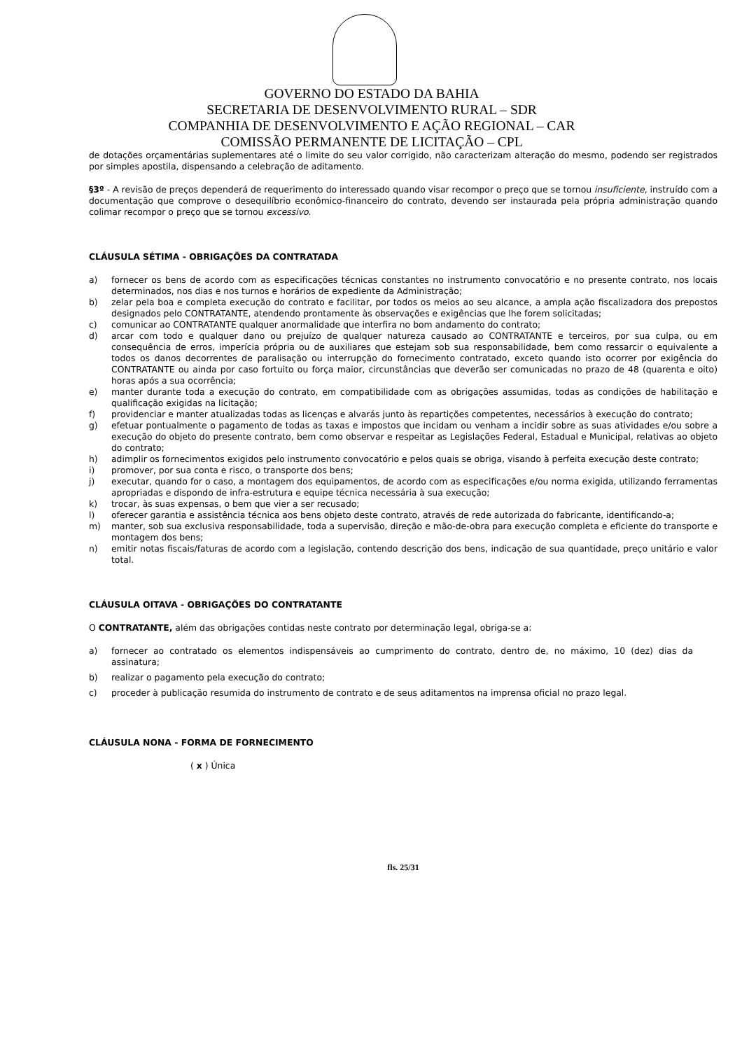GOVERNO DO ESTADO DA BAHIA
SECRETARIA DE DESENVOLVIMENTO RURAL – SDR
COMPANHIA DE DESENVOLVIMENTO E AÇÃO REGIONAL – CAR
COMISSÃO PERMANENTE DE LICITAÇÃO – CPL
de dotações orçamentárias suplementares até o limite do seu valor corrigido, não caracterizam alteração do mesmo, podendo ser registrados por simples apostila, dispensando a celebração de aditamento.
§3º - A revisão de preços dependerá de requerimento do interessado quando visar recompor o preço que se tornou insuficiente, instruído com a documentação que comprove o desequilíbrio econômico-financeiro do contrato, devendo ser instaurada pela própria administração quando colimar recompor o preço que se tornou excessivo.
CLÁUSULA SÉTIMA - OBRIGAÇÕES DA CONTRATADA
a) fornecer os bens de acordo com as especificações técnicas constantes no instrumento convocatório e no presente contrato, nos locais determinados, nos dias e nos turnos e horários de expediente da Administração;
b) zelar pela boa e completa execução do contrato e facilitar, por todos os meios ao seu alcance, a ampla ação fiscalizadora dos prepostos designados pelo CONTRATANTE, atendendo prontamente às observações e exigências que lhe forem solicitadas;
c) comunicar ao CONTRATANTE qualquer anormalidade que interfira no bom andamento do contrato;
d) arcar com todo e qualquer dano ou prejuízo de qualquer natureza causado ao CONTRATANTE e terceiros, por sua culpa, ou em consequência de erros, imperícia própria ou de auxiliares que estejam sob sua responsabilidade, bem como ressarcir o equivalente a todos os danos decorrentes de paralisação ou interrupção do fornecimento contratado, exceto quando isto ocorrer por exigência do CONTRATANTE ou ainda por caso fortuito ou força maior, circunstâncias que deverão ser comunicadas no prazo de 48 (quarenta e oito) horas após a sua ocorrência;
e) manter durante toda a execução do contrato, em compatibilidade com as obrigações assumidas, todas as condições de habilitação e qualificação exigidas na licitação;
f) providenciar e manter atualizadas todas as licenças e alvarás junto às repartições competentes, necessários à execução do contrato;
g) efetuar pontualmente o pagamento de todas as taxas e impostos que incidam ou venham a incidir sobre as suas atividades e/ou sobre a execução do objeto do presente contrato, bem como observar e respeitar as Legislações Federal, Estadual e Municipal, relativas ao objeto do contrato;
h) adimplir os fornecimentos exigidos pelo instrumento convocatório e pelos quais se obriga, visando à perfeita execução deste contrato;
i) promover, por sua conta e risco, o transporte dos bens;
j) executar, quando for o caso, a montagem dos equipamentos, de acordo com as especificações e/ou norma exigida, utilizando ferramentas apropriadas e dispondo de infra-estrutura e equipe técnica necessária à sua execução;
k) trocar, às suas expensas, o bem que vier a ser recusado;
l) oferecer garantia e assistência técnica aos bens objeto deste contrato, através de rede autorizada do fabricante, identificando-a;
m) manter, sob sua exclusiva responsabilidade, toda a supervisão, direção e mão-de-obra para execução completa e eficiente do transporte e montagem dos bens;
n) emitir notas fiscais/faturas de acordo com a legislação, contendo descrição dos bens, indicação de sua quantidade, preço unitário e valor total.
CLÁUSULA OITAVA - OBRIGAÇÕES DO CONTRATANTE
O CONTRATANTE, além das obrigações contidas neste contrato por determinação legal, obriga-se a:
a) fornecer ao contratado os elementos indispensáveis ao cumprimento do contrato, dentro de, no máximo, 10 (dez) dias da assinatura;
b) realizar o pagamento pela execução do contrato;
c) proceder à publicação resumida do instrumento de contrato e de seus aditamentos na imprensa oficial no prazo legal.
CLÁUSULA NONA - FORMA DE FORNECIMENTO
( x ) Única
fls. 25/31